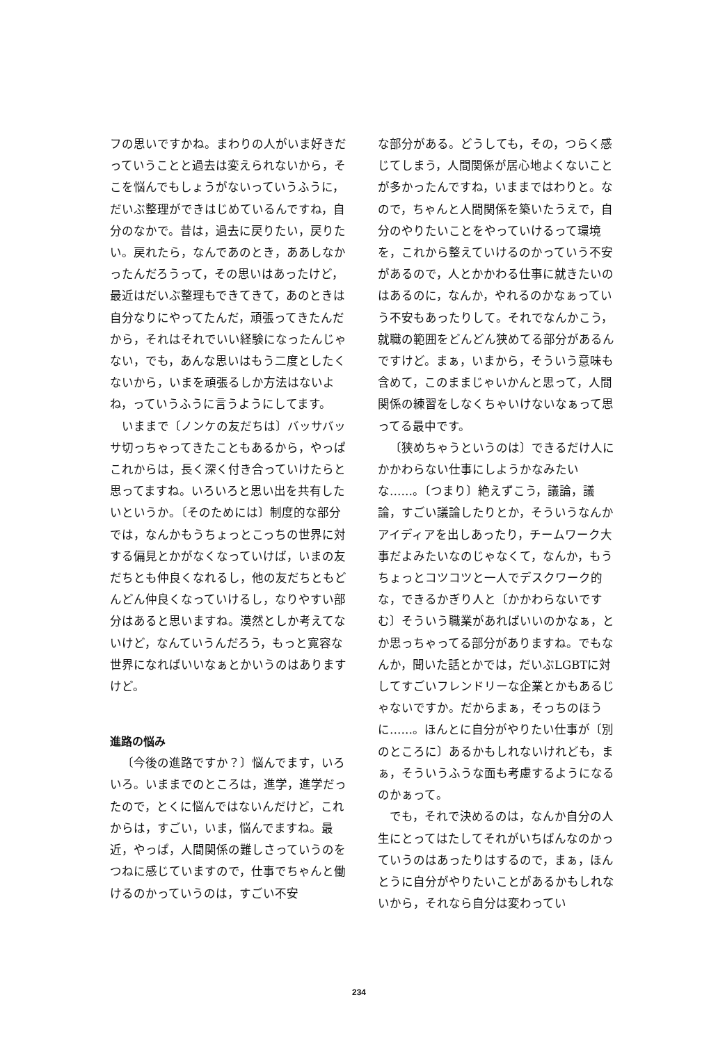フの思いですかね。まわりの人がいま好きだっていうことと過去は変えられないから，そこを悩んでもしょうがないっていうふうに，だいぶ整理ができはじめているんですね，自分のなかで。昔は，過去に戻りたい，戻りたい。戻れたら，なんであのとき，ああしなかったんだろうって，その思いはあったけど，最近はだいぶ整理もできてきて，あのときは自分なりにやってたんだ，頑張ってきたんだから，それはそれでいい経験になったんじゃない，でも，あんな思いはもう二度としたくないから，いまを頑張るしか方法はないよね，っていうふうに言うようにしてます。
いままで〔ノンケの友だちは〕バッサバッサ切っちゃってきたこともあるから，やっぱこれからは，長く深く付き合っていけたらと思ってますね。いろいろと思い出を共有したいというか。〔そのためには〕制度的な部分では，なんかもうちょっとこっちの世界に対する偏見とかがなくなっていけば，いまの友だちとも仲良くなれるし，他の友だちともどんどん仲良くなっていけるし，なりやすい部分はあると思いますね。漠然としか考えてないけど，なんていうんだろう，もっと寛容な世界になればいいなぁとかいうのはありますけど。
進路の悩み
〔今後の進路ですか？〕悩んでます，いろいろ。いままでのところは，進学，進学だったので，とくに悩んではないんだけど，これからは，すごい，いま，悩んでますね。最近，やっぱ，人間関係の難しさっていうのをつねに感じていますので，仕事でちゃんと働けるのかっていうのは，すごい不安
な部分がある。どうしても，その，つらく感じてしまう，人間関係が居心地よくないことが多かったんですね，いままではわりと。なので，ちゃんと人間関係を築いたうえで，自分のやりたいことをやっていけるって環境を，これから整えていけるのかっていう不安があるので，人とかかわる仕事に就きたいのはあるのに，なんか，やれるのかなぁっていう不安もあったりして。それでなんかこう，就職の範囲をどんどん狭めてる部分があるんですけど。まぁ，いまから，そういう意味も含めて，このままじゃいかんと思って，人間関係の練習をしなくちゃいけないなぁって思ってる最中です。
〔狭めちゃうというのは〕できるだけ人にかかわらない仕事にしようかなみたいな……。〔つまり〕絶えずこう，議論，議論，すごい議論したりとか，そういうなんかアイディアを出しあったり，チームワーク大事だよみたいなのじゃなくて，なんか，もうちょっとコツコツと一人でデスクワーク的な，できるかぎり人と〔かかわらないですむ〕そういう職業があればいいのかなぁ，とか思っちゃってる部分がありますね。でもなんか，聞いた話とかでは，だいぶLGBTに対してすごいフレンドリーな企業とかもあるじゃないですか。だからまぁ，そっちのほうに……。ほんとに自分がやりたい仕事が〔別のところに〕あるかもしれないけれども，まぁ，そういうふうな面も考慮するようになるのかぁって。
でも，それで決めるのは，なんか自分の人生にとってはたしてそれがいちばんなのかっていうのはあったりはするので，まぁ，ほんとうに自分がやりたいことがあるかもしれないから，それなら自分は変わってい
234